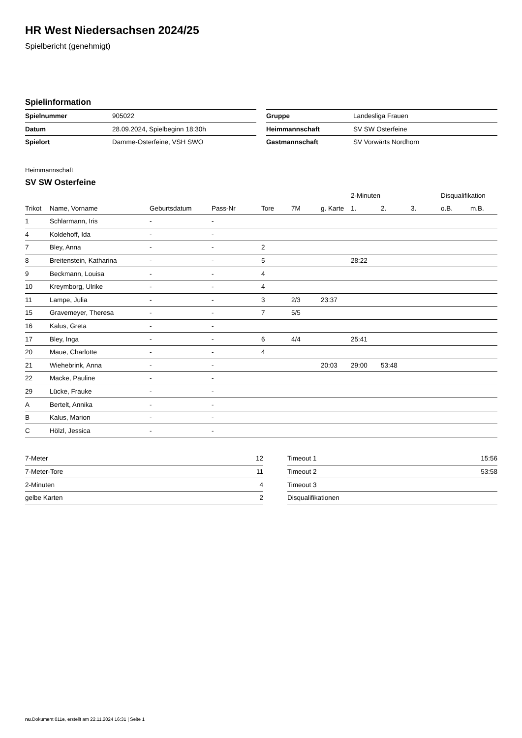HR West Niedersachsen 2024/25
Spielbericht (genehmigt)
Spielinformation
| Spielnummer | 905022 |
| Datum | 28.09.2024, Spielbeginn 18:30h |
| Spielort | Damme-Osterfeine, VSH SWO |
| Gruppe | Landesliga Frauen |
| Heimmannschaft | SV SW Osterfeine |
| Gastmannschaft | SV Vorwärts Nordhorn |
Heimmannschaft
SV SW Osterfeine
| | | | | | | | 2-Minuten | | | Disqualifikation | |
| --- | --- | --- | --- | --- | --- | --- | --- | --- | --- | --- | --- |
| Trikot | Name, Vorname | Geburtsdatum | Pass-Nr | Tore | 7M | g. Karte | 1. | 2. | 3. | o.B. | m.B. |
| 1 | Schlarmann, Iris | - | - | | | | | | | | |
| 4 | Koldehoff, Ida | - | - | | | | | | | | |
| 7 | Bley, Anna | - | - | 2 | | | | | | | |
| 8 | Breitenstein, Katharina | - | - | 5 | | | 28:22 | | | | |
| 9 | Beckmann, Louisa | - | - | 4 | | | | | | | |
| 10 | Kreymborg, Ulrike | - | - | 4 | | | | | | | |
| 11 | Lampe, Julia | - | - | 3 | 2/3 | 23:37 | | | | | |
| 15 | Gravemeyer, Theresa | - | - | 7 | 5/5 | | | | | | |
| 16 | Kalus, Greta | - | - | | | | | | | | |
| 17 | Bley, Inga | - | - | 6 | 4/4 | | 25:41 | | | | |
| 20 | Maue, Charlotte | - | - | 4 | | | | | | | |
| 21 | Wiehebrink, Anna | - | - | | | 20:03 | 29:00 | 53:48 | | | |
| 22 | Macke, Pauline | - | - | | | | | | | | |
| 29 | Lücke, Frauke | - | - | | | | | | | | |
| A | Bertelt, Annika | - | - | | | | | | | | |
| B | Kalus, Marion | - | - | | | | | | | | |
| C | Hölzl, Jessica | - | - | | | | | | | | |
| 7-Meter | 12 |
| 7-Meter-Tore | 11 |
| 2-Minuten | 4 |
| gelbe Karten | 2 |
| Timeout 1 | 15:56 |
| Timeout 2 | 53:58 |
| Timeout 3 | |
| Disqualifikationen | |
nu.Dokument 011e, erstellt am 22.11.2024 16:31 | Seite 1